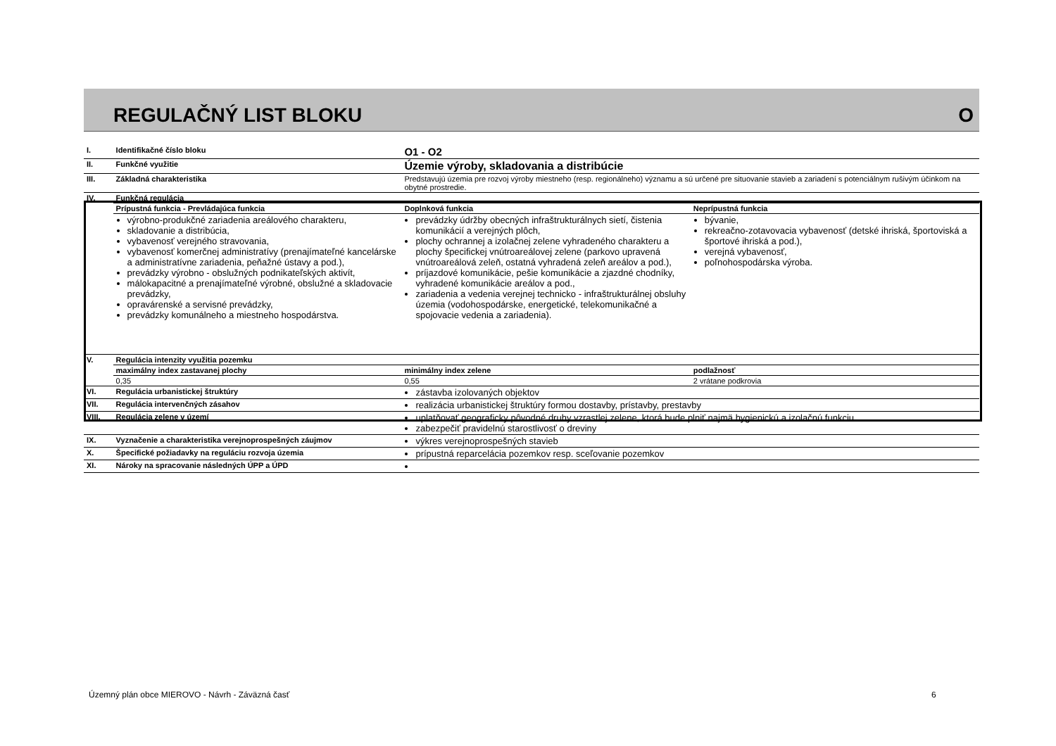REGULAČNÝ LIST BLOKU O
| I. | Identifikačné číslo bloku | O1 - O2 | |
| II. | Funkčné využitie | Územie výroby, skladovania a distribúcie | |
| III. | Základná charakteristika | Predstavujú územia pre rozvoj výroby miestneho (resp. regionálneho) významu a sú určené pre situovanie stavieb a zariadení s potenciálnym rušivým účinkom na obytné prostredie. | |
| IV. | Funkčná regulácia | | |
| | Prípustná funkcia - Prevládajúca funkcia | Doplnková funkcia | Neprípustná funkcia |
| | výrobno-produkčné zariadenia areálového charakteru, skladovanie a distribúcia, vybavenosť verejného stravovania, vybavenosť komerčnej administratívy (prenajímateľné kancelárske a administratívne zariadenia, peňažné ústavy a pod.), prevádzky výrobno - obslužných podnikateľských aktivít, málokapacitné a prenajímateľné výrobné, obslužné a skladovacie prevádzky, opravárenské a servisné prevádzky, prevádzky komunálneho a miestneho hospodárstva. | prevádzky údržby obecných infraštrukturálnych sietí, čistenia komunikácií a verejných plôch, plochy ochrannej a izolačnej zelene vyhradeného charakteru a plochy špecifickej vnútroareálovej zelene (parkovo upravená vnútroareálová zeleň, ostatná vyhradená zeleň areálov a pod.), príjazdové komunikácie, pešie komunikácie a zjazdné chodníky, vyhradené komunikácie areálov a pod., zariadenia a vedenia verejnej technicko - infraštrukturálnej obsluhy územia (vodohospodárske, energetické, telekomunikačné a spojovacie vedenia a zariadenia). | bývanie, rekreačno-zotavovacia vybavenosť (detské ihriská, športoviská a športové ihriská a pod.), verejná vybavenosť, poľnohospodárska výroba. |
| V. | Regulácia intenzity využitia pozemku | | |
| | maximálny index zastavanej plochy | minimálny index zelene | podlažnosť |
| | 0,35 | 0,55 | 2 vrátane podkrovia |
| VI. | Regulácia urbanistickej štruktúry | zástavba izolovaných objektov | |
| VII. | Regulácia intervenčných zásahov | realizácia urbanistickej štruktúry formou dostavby, prístavby, prestavby | |
| VIII. | Regulácia zelene v území | uplatňovať geograficky pôvodné druhy vzrastlej zelene, ktorá bude plniť najmä hygienickú a izolačnú funkciu zabezpečiť pravidelnú starostlivosť o dreviny | |
| IX. | Vyznačenie a charakteristika verejnoprospešných záujmov | výkres verejnoprospešných stavieb | |
| X. | Špecifické požiadavky na reguláciu rozvoja územia | prípustná reparcelácia pozemkov resp. sceľovanie pozemkov | |
| XI. | Nároky na spracovanie následných ÚPP a ÚPD | | |
Územný plán obce MIEROVO - Návrh - Záväzná časť
6